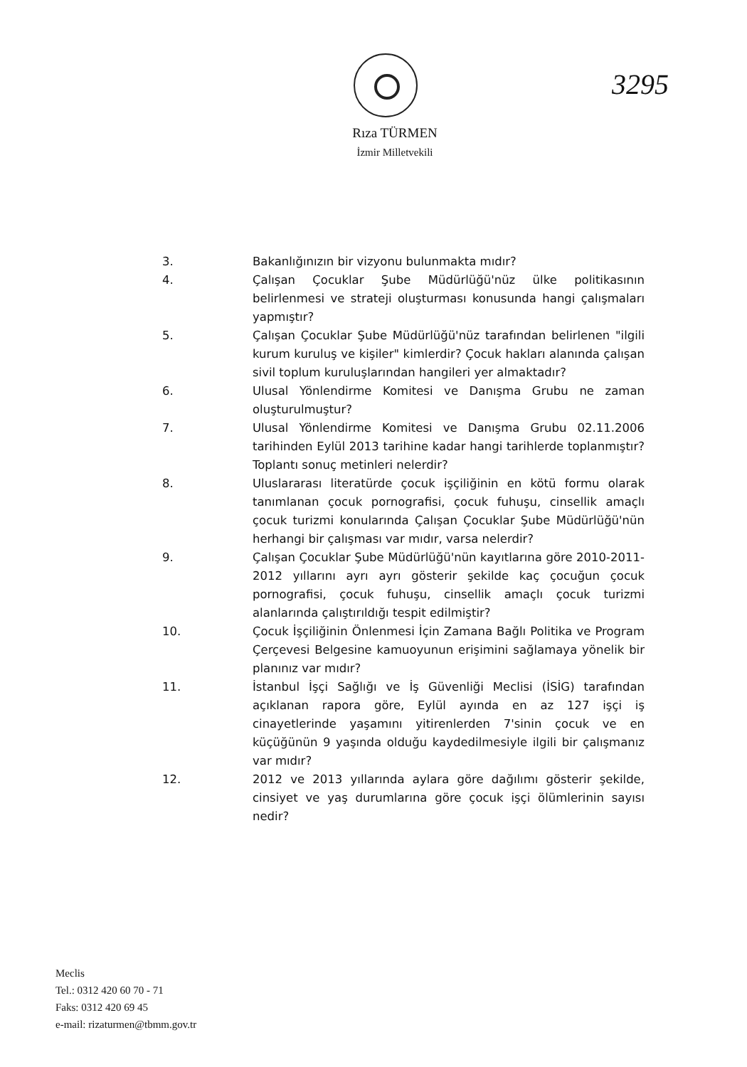3295
Rıza TÜRMEN
İzmir Milletvekili
3. Bakanlığınızın bir vizyonu bulunmakta mıdır?
4. Çalışan Çocuklar Şube Müdürlüğü'nüz ülke politikasının belirlenmesi ve strateji oluşturması konusunda hangi çalışmaları yapmıştır?
5. Çalışan Çocuklar Şube Müdürlüğü'nüz tarafından belirlenen "ilgili kurum kuruluş ve kişiler" kimlerdir? Çocuk hakları alanında çalışan sivil toplum kuruluşlarından hangileri yer almaktadır?
6. Ulusal Yönlendirme Komitesi ve Danışma Grubu ne zaman oluşturulmuştur?
7. Ulusal Yönlendirme Komitesi ve Danışma Grubu 02.11.2006 tarihinden Eylül 2013 tarihine kadar hangi tarihlerde toplanmıştır? Toplantı sonuç metinleri nelerdir?
8. Uluslararası literatürde çocuk işçiliğinin en kötü formu olarak tanımlanan çocuk pornografisi, çocuk fuhuşu, cinsellik amaçlı çocuk turizmi konularında Çalışan Çocuklar Şube Müdürlüğü'nün herhangi bir çalışması var mıdır, varsa nelerdir?
9. Çalışan Çocuklar Şube Müdürlüğü'nün kayıtlarına göre 2010-2011-2012 yıllarını ayrı ayrı gösterir şekilde kaç çocuğun çocuk pornografisi, çocuk fuhuşu, cinsellik amaçlı çocuk turizmi alanlarında çalıştırıldığı tespit edilmiştir?
10. Çocuk İşçiliğinin Önlenmesi İçin Zamana Bağlı Politika ve Program Çerçevesi Belgesine kamuoyunun erişimini sağlamaya yönelik bir planınız var mıdır?
11. İstanbul İşçi Sağlığı ve İş Güvenliği Meclisi (İSİG) tarafından açıklanan rapora göre, Eylül ayında en az 127 işçi iş cinayetlerinde yaşamını yitirenlerden 7'sinin çocuk ve en küçüğünün 9 yaşında olduğu kaydedilmesiyle ilgili bir çalışmanız var mıdır?
12. 2012 ve 2013 yıllarında aylara göre dağılımı gösterir şekilde, cinsiyet ve yaş durumlarına göre çocuk işçi ölümlerinin sayısı nedir?
Meclis
Tel.: 0312 420 60 70 - 71
Faks: 0312 420 69 45
e-mail: rizaturmen@tbmm.gov.tr